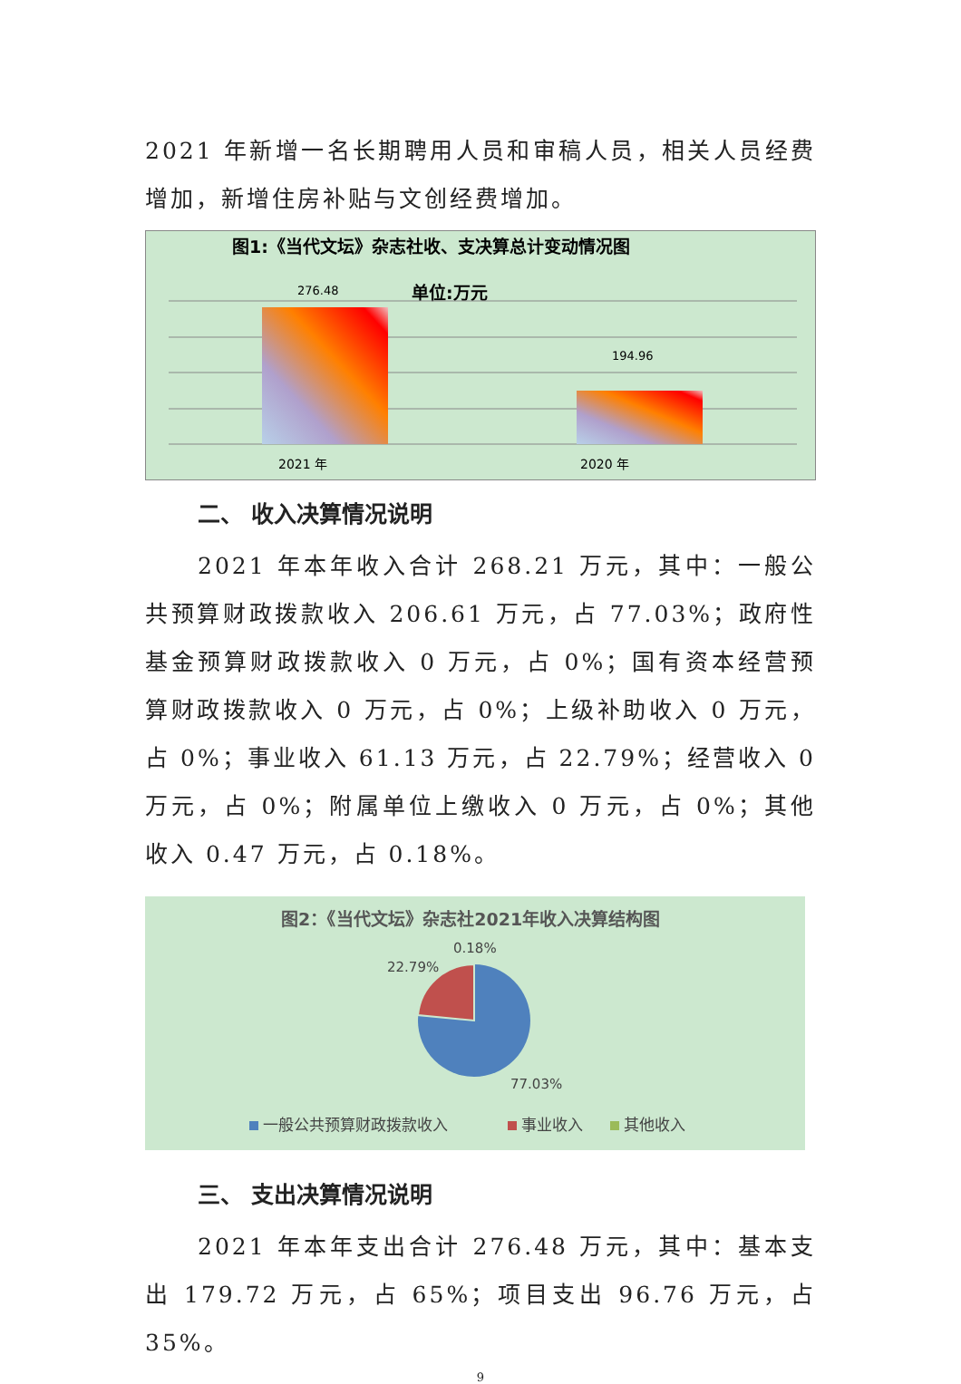2021 年新增一名长期聘用人员和审稿人员，相关人员经费增加，新增住房补贴与文创经费增加。
图1:《当代文坛》杂志社收、支决算总计变动情况图
单位:万元
276.48
194.96
2021 年
2020 年
二、 收入决算情况说明
2021 年本年收入合计 268.21 万元，其中：一般公共预算财政拨款收入 206.61 万元，占 77.03%；政府性基金预算财政拨款收入 0 万元，占 0%；国有资本经营预算财政拨款收入 0 万元，占 0%；上级补助收入 0 万元，占 0%；事业收入 61.13 万元，占 22.79%；经营收入 0 万元，占 0%；附属单位上缴收入 0 万元，占 0%；其他收入 0.47 万元，占 0.18%。
图2：《当代文坛》杂志社2021年收入决算结构图
0.18%
22.79%
77.03%
一般公共预算财政拨款收入
事业收入
其他收入
三、 支出决算情况说明
2021 年本年支出合计 276.48 万元，其中：基本支出 179.72 万元，占 65%；项目支出 96.76 万元，占 35%。
9